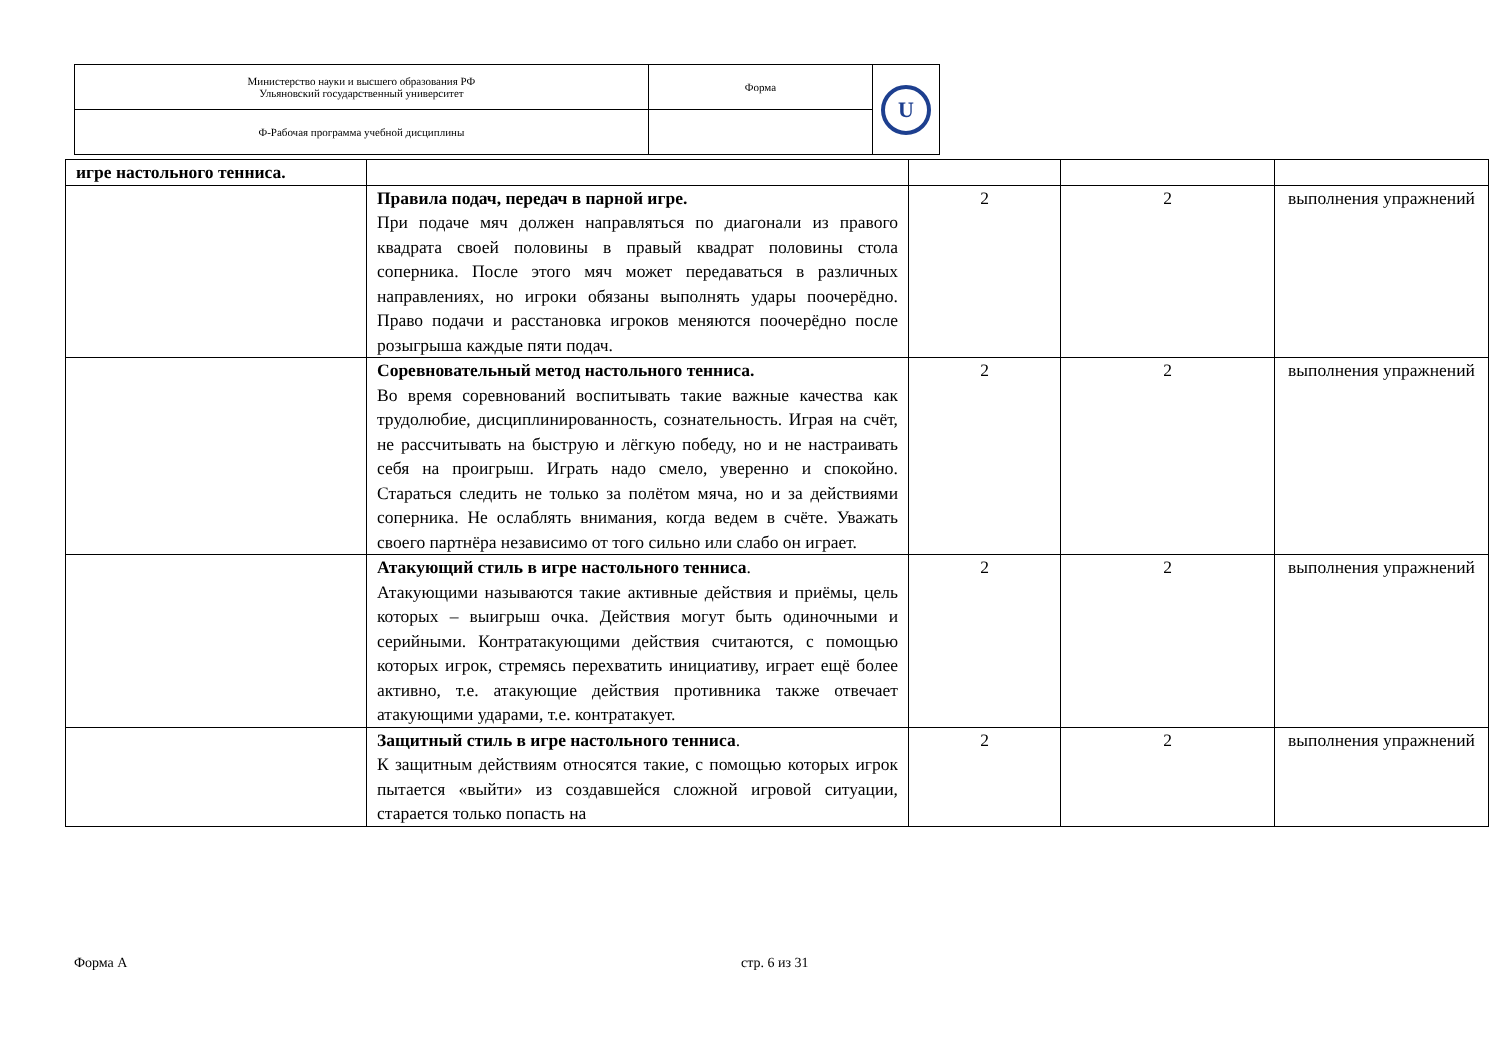| Министерство науки и высшего образования РФ Ульяновский государственный университет | Форма | U |
| Ф-Рабочая программа учебной дисциплины | | |
| игре настольного тенниса. | | | | |
| | Правила подач, передач в парной игре. При подаче мяч должен направляться по диагонали из правого квадрата своей половины в правый квадрат половины стола соперника. После этого мяч может передаваться в различных направлениях, но игроки обязаны выполнять удары поочерёдно. Право подачи и расстановка игроков меняются поочерёдно после розыгрыша каждые пяти подач. | 2 | 2 | выполнения упражнений |
| | Соревновательный метод настольного тенниса. Во время соревнований воспитывать такие важные качества как трудолюбие, дисциплинированность, сознательность. Играя на счёт, не рассчитывать на быструю и лёгкую победу, но и не настраивать себя на проигрыш. Играть надо смело, уверенно и спокойно. Стараться следить не только за полётом мяча, но и за действиями соперника. Не ослаблять внимания, когда ведем в счёте. Уважать своего партнёра независимо от того сильно или слабо он играет. | 2 | 2 | выполнения упражнений |
| | Атакующий стиль в игре настольного тенниса . Атакующими называются такие активные действия и приёмы, цель которых – выигрыш очка. Действия могут быть одиночными и серийными. Контратакующими действия считаются, с помощью которых игрок, стремясь перехватить инициативу, играет ещё более активно, т.е. атакующие действия противника также отвечает атакующими ударами, т.е. контратакует. | 2 | 2 | выполнения упражнений |
| | Защитный стиль в игре настольного тенниса . К защитным действиям относятся такие, с помощью которых игрок пытается «выйти» из создавшейся сложной игровой ситуации, старается только попасть на | 2 | 2 | выполнения упражнений |
Форма А стр. 6 из 31